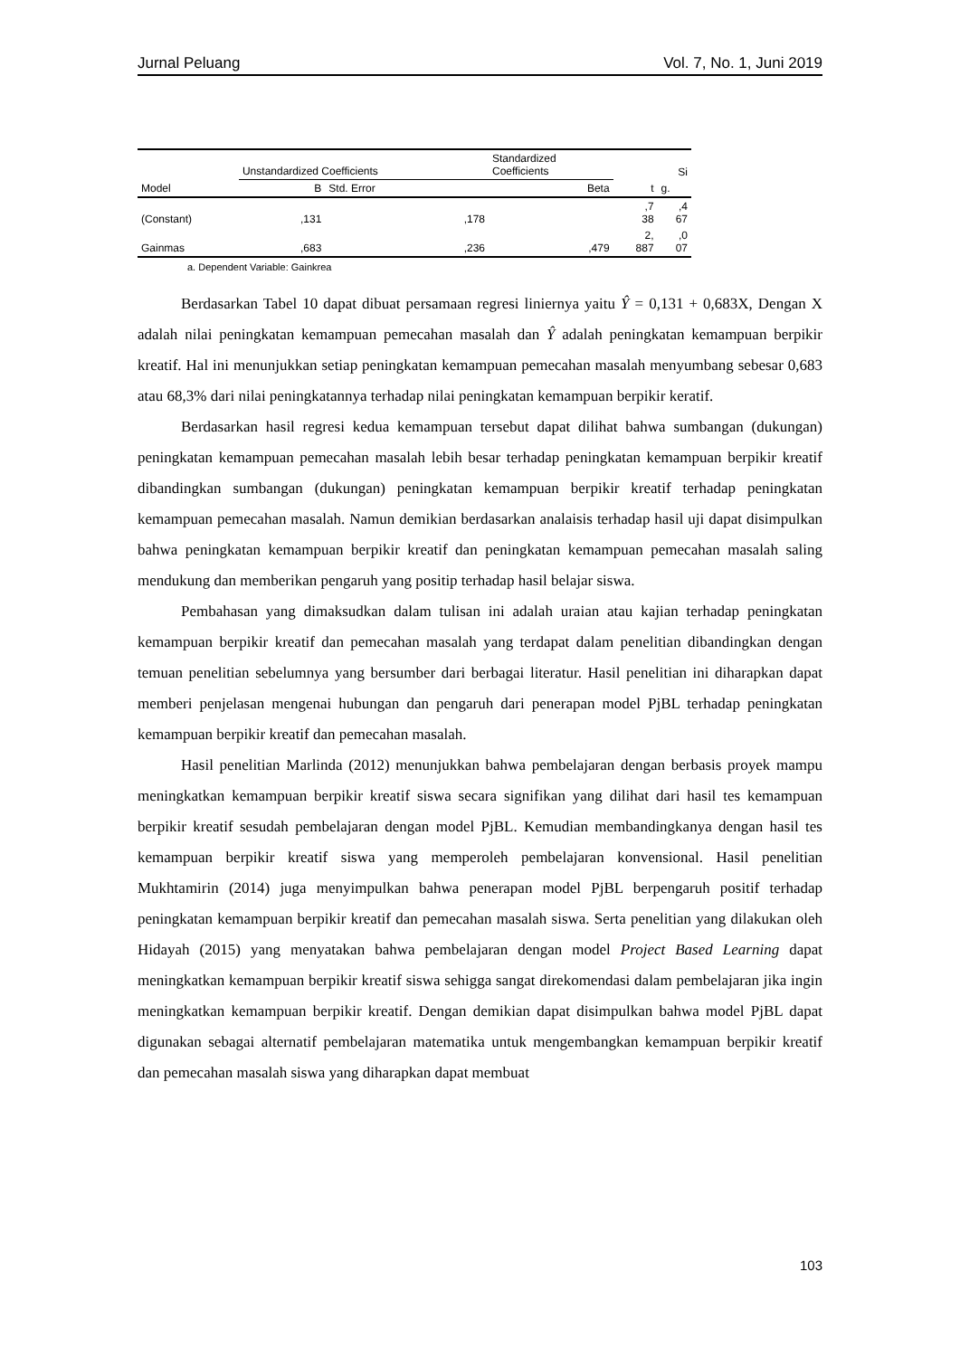Jurnal Peluang Vol. 7, No. 1, Juni 2019
| | Unstandardized Coefficients | | Standardized Coefficients | | Si |
| --- | --- | --- | --- | --- | --- |
| Model | B | Std. Error | Beta | t | g. |
| (Constant) | ,131 | ,178 | | ,7 38 | ,4 67 |
| Gainmas | ,683 | ,236 | ,479 | 2, 887 | ,0 07 |
a. Dependent Variable: Gainkrea
Berdasarkan Tabel 10 dapat dibuat persamaan regresi liniernya yaitu Ŷ = 0,131 + 0,683X, Dengan X adalah nilai peningkatan kemampuan pemecahan masalah dan Ŷ adalah peningkatan kemampuan berpikir kreatif. Hal ini menunjukkan setiap peningkatan kemampuan pemecahan masalah menyumbang sebesar 0,683 atau 68,3% dari nilai peningkatannya terhadap nilai peningkatan kemampuan berpikir keratif.
Berdasarkan hasil regresi kedua kemampuan tersebut dapat dilihat bahwa sumbangan (dukungan) peningkatan kemampuan pemecahan masalah lebih besar terhadap peningkatan kemampuan berpikir kreatif dibandingkan sumbangan (dukungan) peningkatan kemampuan berpikir kreatif terhadap peningkatan kemampuan pemecahan masalah. Namun demikian berdasarkan analaisis terhadap hasil uji dapat disimpulkan bahwa peningkatan kemampuan berpikir kreatif dan peningkatan kemampuan pemecahan masalah saling mendukung dan memberikan pengaruh yang positip terhadap hasil belajar siswa.
Pembahasan yang dimaksudkan dalam tulisan ini adalah uraian atau kajian terhadap peningkatan kemampuan berpikir kreatif dan pemecahan masalah yang terdapat dalam penelitian dibandingkan dengan temuan penelitian sebelumnya yang bersumber dari berbagai literatur. Hasil penelitian ini diharapkan dapat memberi penjelasan mengenai hubungan dan pengaruh dari penerapan model PjBL terhadap peningkatan kemampuan berpikir kreatif dan pemecahan masalah.
Hasil penelitian Marlinda (2012) menunjukkan bahwa pembelajaran dengan berbasis proyek mampu meningkatkan kemampuan berpikir kreatif siswa secara signifikan yang dilihat dari hasil tes kemampuan berpikir kreatif sesudah pembelajaran dengan model PjBL. Kemudian membandingkanya dengan hasil tes kemampuan berpikir kreatif siswa yang memperoleh pembelajaran konvensional. Hasil penelitian Mukhtamirin (2014) juga menyimpulkan bahwa penerapan model PjBL berpengaruh positif terhadap peningkatan kemampuan berpikir kreatif dan pemecahan masalah siswa. Serta penelitian yang dilakukan oleh Hidayah (2015) yang menyatakan bahwa pembelajaran dengan model Project Based Learning dapat meningkatkan kemampuan berpikir kreatif siswa sehigga sangat direkomendasi dalam pembelajaran jika ingin meningkatkan kemampuan berpikir kreatif. Dengan demikian dapat disimpulkan bahwa model PjBL dapat digunakan sebagai alternatif pembelajaran matematika untuk mengembangkan kemampuan berpikir kreatif dan pemecahan masalah siswa yang diharapkan dapat membuat
103